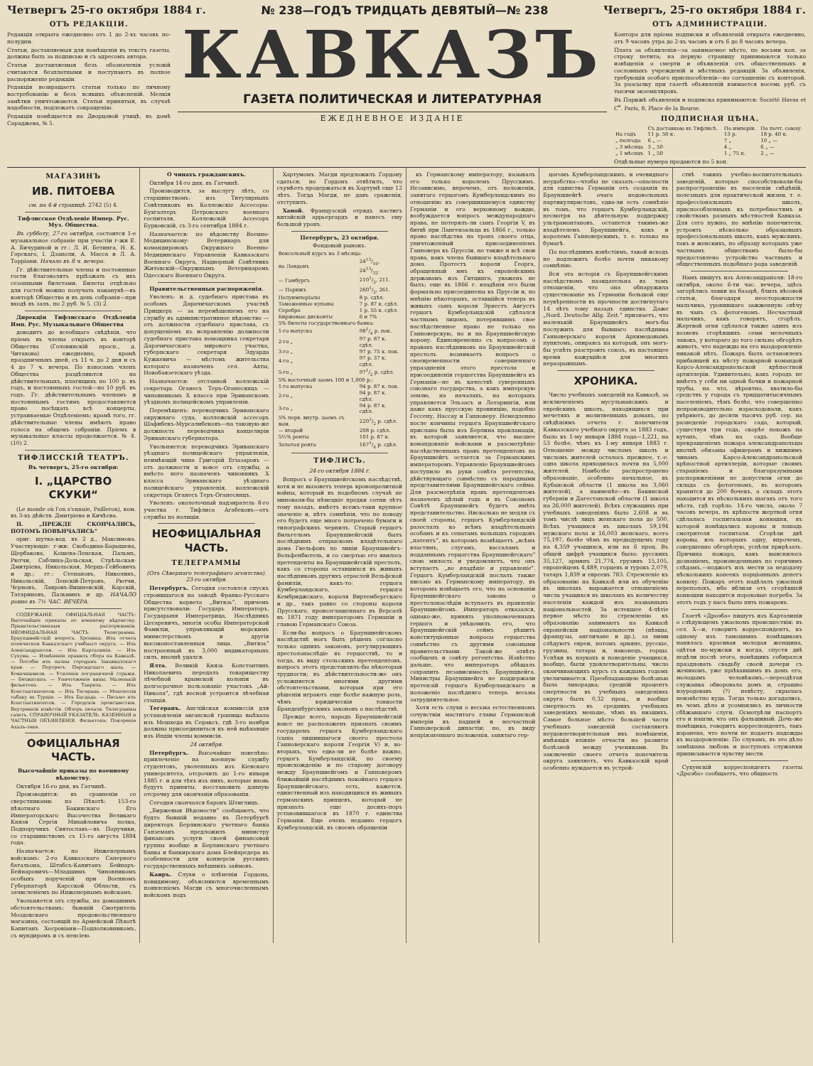Четвергъ 25-го октября 1884 г. № 238—ГОДЪ ТРИДЦАТЬ ДЕВЯТЫЙ—№ 238 Четвергъ, 25-го октября 1884 г.
ОТЪ РЕДАКЦІИ.
Редакція открыта ежедневно отъ 1 до 2-хъ часовъ по-полудни.
Статьи, доставляемыя для помѣщенія въ текстъ газеты, должны быть за подписью и съ адресомъ автора.
Статьи доставляемыя безъ обозначенія условій считаются безплатными и поступаютъ въ полное распоряженіе редакціи.
Редакція возвращаетъ статьи только по личному востребованію и безъ всякихъ объясненій. Мелкія замѣтки уничтожаются. Статьи принятыя, въ случаѣ надобности, подлежатъ сокращенію.
Редакція помѣщается на Дворцовой улицѣ, въ домѣ Сараджева, № 5.
КАВКАЗЪ
ГАЗЕТА ПОЛИТИЧЕСКАЯ И ЛИТЕРАТУРНАЯ
ЕЖЕДНЕВНОЕ ИЗДАНІЕ
ОТЪ АДМИНИСТРАЦІИ.
Контора для пріема подписки и объявленій открыта ежедневно, отъ 9 часовъ утра до 2-хъ часовъ и отъ 6 до 8 часовъ вечера.
Плата за объявленія—за занимаемое мѣсто, по восьми коп. за строку петита; на первую страницу принимаются только извѣщенія о смерти и объявленія отъ общественныхъ и сословныхъ учрежденій и мѣстныхъ редакцій. За объявленія, требующія особаго приспособленія—по соглашенію съ конторой. За разсылку при газетѣ объявленій взимается восемь руб. съ тысячи экземпляровъ.
Въ Парижѣ объявленія и подписка принимаются: Société Havas et C<sup>e</sup>. Paris, 8, Place de la Bourse.
ПОДПИСНАЯ ЦѢНА.
| | Съ доставкою въ Тифлисѣ. | По имперіи. | По почт. союзу. |
| --- | --- | --- | --- |
| На годъ | 11 р. 50 к. | 13 р. | 18 р. 40 к. |
| „ полгода | 6 „ — | 7 „ | 10 „ — |
| „ 3 мѣсяца | 3 „ 50 | 4 „ | 6 „ — |
| „ 1 мѣсяцъ | 1 „ 50 | 1 „ 75 к. | 2 „ — |
Отдѣльные нумера продаются по 5 коп.
МАГАЗИНЪ
ИВ. ПИТОЕВА
см. на 4-й страницѣ. 2742 (5) 4.
Тифлисское Отдѣленіе Импер. Рус. Муз. Общества.
Въ субботу, 27-го октября, состоится 1-е музыкальное собраніе при участіи г-жи Е. А. Бичуриной и гг.: Л. И. Бетинга, Н. К. Горскаго, І. Дзаноли, А. Масса и Л. А. Торріани. Начало въ 8 ч. вечера.
Гг. дѣйствительные члены и постоянные гости благоволятъ пріѣзжать съ ихъ сезонными билетами. Билеты отдѣльно для гостей можно получать наканунѣ—въ конторѣ Общества и въ день собранія—при входѣ въ залъ, по 2 руб. № 5. (3) 2.
Дирекція Тифлисскаго Отдѣленія Имп. Рус. Музыкальнаго Общества
доводитъ до всеобщаго свѣдѣнія, что пріемъ въ члены открытъ въ конторѣ Общества (Головинскій просп., д. Читахова) ежедневно, кромѣ праздничныхъ дней, съ 11 ч. до 2 дня и съ 4 до 7 ч. вечера. По взносамъ членъ Общества раздѣляются на дѣйствительныхъ, платящихъ по 100 р. въ годъ, и постоянныхъ гостей—по 10 руб. въ годъ. Гг. дѣйствительнымъ членамъ и постояннымъ гостямъ предоставляется право посѣщать всѣ концерты, устраиваемые Отдѣленіемъ; кромѣ того, гг. дѣйствительные члены имѣютъ право голоса на общемъ собраніи. Пріемъ в музыкальные классы продолжается. № 4. (10) 2.
ТИФЛИССКІЙ ТЕАТРЪ.
Въ четвергъ, 25-го октября:
I. „ЦАРСТВО СКУКИ“
(Le monde où l'on s'ennuie, Pailleron), ком. въ 3-хъ дѣйств. Дмитріева и Кичѣева.
II. „ПРЕЖДЕ СКОНЧАЛИСЬ, ПОТОМЪ ПОВѢНЧАЛИСЬ“
ориг. шутка-вод. въ 2 д., Максимова. Участвующіе: г-жи: Свободина-Барышева, Щербакова, Кошева-Ленская, Пальмъ, Рютчи, Саблина-Дольская, Стрѣльская-Дмитріева, Никольская, Мерцъ-Гейбовичъ и др.; гг.: Степановъ, Николинъ, Никольскій, Ленскій-Петровъ, Рютчи, Черновъ, Лавровъ-Вишневскій, Карскій, Татариновъ, Пальминъ и др. НАЧАЛО ровно въ 7½ ЧАС. ВЕЧЕРА.
СОДЕРЖАНІЕ. ОФИЦІАЛЬНАЯ ЧАСТЬ: Высочайшіе приказы по военному вѣдомству. Правительственныя распоряженія. НЕОФИЦІАЛЬНАЯ ЧАСТЬ. Телеграммы. Брауншвейгскій вопросъ. Хроника: Изъ отчета попечителя Кавказскаго учебнаго округа. — Изъ Александраполя. — Изъ Карталиніи. — Изъ Сухума. — Измѣненіе правилъ сбора на Кавказѣ. — Пособіе изъ казны городамъ Закавказскаго края. — Портретъ Персидскаго шаха. — Ковачишвили. — Усиленіе пограничной стражи. — Безжитинъ. — Уничтоженіе вины. Маленькій фельетонъ. — Изъ Тавриза. — Изъ Константинополя. — Изъ Тегерана. — Монополія табаку въ Турціи. — Изъ Багдада. — Письмо изъ Константинополя. — Городскія происшествія. Внутреннія извѣстія. Обзоръ печати. Телеграммы газетъ. СПРАВОЧНЫЙ УКАЗАТЕЛЬ. КАЗЕННЫЯ и ЧАСТНЫЯ ОБЪЯВЛЕНІЯ. Фельетонъ: Покореніе Ахалъ-теке.
ОФИЦІАЛЬНАЯ ЧАСТЬ.
Высочайшіе приказы по военному вѣдомству.
Октября 16-го дня, въ Гатчинѣ.
Производится: въ сравненіи со сверстниками: по Пѣхотѣ: 153-го пѣхотнаго Бакинскаго Его Императорскаго Высочества Великаго Князя Сергія Михайловича полка, Подпоручикъ Святославъ—въ Поручики, со старшинствомъ съ 15-го августа 1884 года.
Назначается: по Инженернымъ войскамъ: 2-го Кавказскаго Саперного батальона, Штабсъ-Капитанъ Бейнаръ-Бейнаровичъ—Младшимъ Чиновникомъ особыхъ порученій при Военномъ Губернаторѣ Карсской Области, съ зачисленіемъ по Инженернымъ войскамъ.
Увольняется отъ службы, по домашнимъ обстоятельствамъ: бывшій Смотритель Моздокскаго продовольственнаго магазина, состоящій по Армейской Пѣхотѣ Капитанъ Хосровіани—Подполковникомъ, съ мундиромъ и съ пенсіею.
О чинахъ гражданскихъ.
Октября 14-го дня, въ Гатчинѣ.
Производится, за выслугу лѣтъ, со старшинствомъ: изъ Титулярныхъ Совѣтниковъ въ Коллежскіе Ассесоры: Бухгалтеръ Петровскаго военнаго госпиталя, Коллежскій Ассесоръ Бурковскій, съ 3-го сентября 1884 г.
Назначается: по вѣдомству Военно-Медицинскому: Ветеринаръ для командировокъ Окружнаго Военно-Медицинскаго Управленія Кавказскаго Военнаго Округа, Надворный Совѣтникъ Житовскій—Окружнымъ Ветеринаромъ Одесскаго Военнаго Округа.
Правительственныя распоряженія.
Уволенъ: и. д. судебнаго пристава въ особомъ Дарачичагскомъ участкѣ Прицкеръ — за перемѣщеніемъ его на службу въ административное вѣдомство — отъ должности судебнаго пристава, съ допущеніемъ къ исправленію должности судебнаго пристава помощника секретаря Дарачичагскаго мирового участка, губернскаго секретаря Эдуарда Кужкевича — мѣстомъ жительства котораго назначенъ сел. Ахты, Новобаязетскаго уѣзда.
Назначается: отставной коллежскій секретарь Оганесъ Теръ-Оганесянцъ — чиновникомъ X класса при Эриванскомъ уѣздномъ полицейскомъ управленіи.
Перемѣщенъ: переводчикъ Эриванскаго окружнаго суда, коллежскій ассесоръ Шафибекъ-Мурсалибековъ—на таковую-же должность переводчика канцеляріи Эриванскаго губернатора.
Увольняется: переводчикъ Эриванскаго уѣзднаго полицейскаго управленія, неимѣющій чина Григорій Егіазаровъ — отъ должности и вовсе отъ службы, а вмѣсто него назначенъ чиновникъ X класса Эриванскаго уѣзднаго полицейскаго управленія, коллежскій секретарь Оганесъ Теръ-Оганесянцъ.
Уволенъ: околоточный надзиратель 8-го участка г. Тифлиса Агабековъ—отъ службы по полиціи.
НЕОФИЦІАЛЬНАЯ ЧАСТЬ.
ТЕЛЕГРАММЫ
(Отъ Сѣвернаго телеграфнаго агентства).
23-го октября.
Петербургъ. Сегодня состоялся спускъ строившагося на заводѣ Франко-Русскаго Общества корвета „Витязь“, причемъ присутствовали: Государь Императоръ, Государыня Императрица, Наслѣдникъ Цесаревичъ, многія особы Императорской Фамиліи, управляющій морскимъ министерствомъ и другія высокопоставленныя лица. „Витязь“ построенный въ 3,000 индикаторныхъ силъ, вполнѣ удался.
Ялта. Великій Князь Константинъ Николаевичъ передалъ товариществу лѣчебной крымской колоніи въ долгосрочное пользованіе участокъ „Ай-Никола“, гдѣ весной устроится лѣчебная станція.
Тегеранъ. Англійская коммиссія для установленія авганской границы выѣхала изъ Мешхеда въ Сераксъ, гдѣ 3-го ноября должны присоединиться къ ней выѣхавшіе изъ Индіи члены коммисіи.
24 октября.
Петербургъ. Высочайше повелѣно: привлеченіе на военную службу студентовъ, уволенныхъ изъ Кіевскаго университета, отсрочить до 1-го января 1885 г. и для тѣхъ изъ нихъ, которые вновь будутъ приняты, восстановить данную отсрочку для окончанія образованія.
Сегодня скончался баронъ Штиглицъ.
„Биржевыя Вѣдомости“ сообщаютъ, что будто бывшій недавно въ Петербургѣ директоръ Берлинскаго учетнаго банка Ганземанъ предложилъ министру финансовъ услуги своей финансовой группы вообще и Берлинскаго учетнаго банка и банкирскаго дома Блейхредера въ особенности для конверсіи русскихъ государственныхъ внѣшнихъ займовъ.
Каиръ. Слухи о плѣненіи Гордона, повидимому, объясняются временнымъ появленіемъ Магди съ многочисленнымъ войскомъ подъ
Хартумомъ. Магди предложилъ Гордону сдаться; но Гордонъ отвѣтилъ, что съумѣетъ продержаться въ Хартумѣ еще 12 лѣтъ. Тогда Магди, не давъ сраженія, отступилъ.
Ханой. Французскій отрядъ настигъ китайскій аррьергардъ и нанесъ ему большой уронъ.
Петербургъ, 23 октября.
Фондовый рынокъ.
| Вексельный курсъ на 3 мѣсяца: | |
| на Лондонъ | 2413/16, 2413/32. |
| — Гамбургъ | 2101/2, 211. |
| — Парижъ | 2601/2, 261. |
| Полуимперіалы | 8 р. сдѣл. |
| Таможенные купоны | 7 р. 87 к. сдѣл. |
| Серебро | 1 р. 55 к. сдѣл. |
| Биржевые дисконты | 6 и 7% |
| 5% билеты государственнаго банка: | |
| 1-го выпуска | 981/4 р. пок. |
| 2-го „ | 97 р. 87 к. сдѣл. |
| 3-го „ | 97 р. 75 к. пок. |
| 4-го „ | 97 р. 37 к. сдѣл. |
| 5-го „ | 971/2 р. сдѣл. |
| 5% восточный заемъ 100 и 1,000 р.: | |
| 1-го выпуска | 94 р. 87 к. пок. |
| 2-го „ | 94 р. 87 к. сдѣл. |
| 3-го „ | 94 р. 87 к. сдѣл. |
| 5% перв. внутр. заемъ съ выи. | 2201/2 р. сдѣл. |
| — второй | 208 р. сдѣл. |
| 5½% ренты | 101 р. 87 к. |
| Золотая рента | 1671/4 р. сдѣл. |
ТИФЛИСЪ.
24-го октября 1884 г.
Вопросъ о Брауншвейгскомъ наслѣдствѣ, хотя и не вызоветъ теперь кровопролитной войны, который въ подобномъ случаѣ не миновали-бы нѣмецкіе предки сотни лѣтъ тому назадъ, имѣетъ всежъ-таки крупное значеніе и, нѣтъ сомнѣнія, что по поводу его будетъ еще много потрачено бумаги и типографскихъ чернилъ. Старый герцогъ Вильгельмъ Брауншвейгскій былъ послѣднимъ отпрыскомъ владѣтельнаго дома Гвельфовъ по линіи Брауншвейгъ-Вольфенбютель, и со смертью его явилось претенденты на Брауншвейгскій престолъ, какъ со стороны оставшихся въ живыхъ наслѣдниковъ другихъ отраслей Вельфской фамиліи, какъ-то: герцога Кумберландскаго, герцога Кембриджскаго, короля Виртембергскаго и др., такъ равно со стороны короля Прусскаго, провозглашеннаго въ Версалѣ въ 1871 году императоромъ Германіи и главою Германскаго Союза.
Если-бы вопросъ о Брауншвейгскомъ наслѣдствѣ могъ быть рѣшенъ согласно только однихъ законовъ, регулирующихъ престолонаслѣдіе въ герцогствѣ, то и тогда, въ виду стольскихъ претендентовъ, вопросъ этотъ представлялъ-бы нѣкоторыя трудности; въ дѣйствительности-же онъ усложняется многими другими обстоятельствами, которыя при его рѣшеніи играютъ еще болѣе важную роль, чѣмъ юридическія тонкости Бранденбургскихъ законовъ о наслѣдствѣ.
Прежде всего, народъ Брауншвейгскій вовсе не расположенъ признать своимъ государемъ герцога Кумберландскаго (сына лишившагося своего престола Ганноверскаго короля Георгія V) и, во-вторыхъ, что едва-ли не болѣе важно, герцогъ Кумберландскій, по своему происхожденію и по старому договору между Брауншвейгомъ и Ганноверомъ ближайшій наслѣдникъ покойнаго герцога Брауншвейгскаго, есть, кажется, единственный изъ находящихся въ живыхъ германскихъ принцевъ, который не призналъ еще досихъ-поръ установившагося въ 1870 г. единства Германіи. Еще очень недавно герцогъ Кумберландскій, въ своемъ обращеніи
къ Германскому императору, называлъ его только королемъ Прусскимъ. Независимо, впрочемъ, отъ положенія, занятаго герцогомъ Кумберландскимъ по отношенію къ совершившемуся единству Германіи и его верховному вождю, возбуждается вопросъ международнаго права, не потерялъ-ли сынъ Георгія V, въ битвѣ при Лангензальца въ 1866 г., только право наслѣдства на тронъ своего отца, уничтоженный присоединеніемъ Ганновера къ Пруссіи, но также и всѣ свои права, какъ члена бывшаго владѣтельнаго дома. Протестъ короля Георга, обращенный имъ къ европейскимъ державамъ изъ Гитцинга, уваженъ не былъ; еще въ 1866 г. владѣнія его были формально присоединены къ Пруссіи и, по мнѣнію нѣкоторыхъ, оставшійся теперь въ живыхъ сынъ короля Эрнестъ Августъ герцогъ Кумберландскій сдѣлался частнымъ лицомъ, потерявшимъ свое наслѣдственное право не только на Ганноверскую, но и на Брауншвейгскую корону. Единовременно съ вопросомъ о правахъ наслѣдниковъ на Брауншвейгскій престолъ возникаетъ вопросъ о своевременности совершеннаго упраздненія этого престола и присоединенія герцогства Брауншвейга къ Германіи—не въ качествѣ суверенныхъ союзнаго государства, а какъ имперскую землю, на началахъ, на которыхъ управляется Эльзасъ и Лотарингія, или даже какъ прусскую провинцію, подобно Гессену, Нассау и Ганноверу. Немедленно после кончины герцога Брауншвейгскаго прислана была изъ Берлина прокламація, въ которой заявляется, что высшее командованіе войсками и разсмотрѣніе наслѣдственныхъ правъ претендентовъ на Брауншвейгъ остается за Германскимъ императоромъ. Управленіе Брауншвейгомъ поступило въ руки совѣта регентства, дѣйствующаго совмѣстно съ народными представителями Брауншвейгскаго сейма. Для разсмотрѣнія правъ претендентовъ назначенъ цѣлый годъ и въ Союзномъ Совѣтѣ Брауншвейгъ будетъ имѣть представительство. Нисколько не медля съ своей стороны, герцогъ Кумберландскій разослалъ ко всѣмъ владѣтельнымъ особамъ и къ сенатамъ вольныхъ городовъ „патентъ“, въ которомъ возвѣщаетъ „всѣмъ властямъ, слугамъ, вассаламъ и подданнымъ герцогства Брауншвейгскаго“ свою милость и уведомляетъ, что онъ вступаетъ „во владѣніе и управленіе“. Герцогъ Кумберландскій послалъ также письмо къ Германскому императору, въ которомъ извѣщаетъ его, что на основаніи Брауншвейгскаго закона о престолонаслѣдіи вступаетъ въ правленіе Брауншвейгомъ. Императоръ отказался, однако-же, принять уполномоченныхъ герцога и увѣдомилъ его, что Брауншвейгскій сеймъ рѣшитъ конституціонные вопросы герцогства совмѣстно съ другими союзными правительствами. Такой-же отвѣтъ сообщенъ и совѣту регентства. Извѣстно дальше, что императоръ обѣщалъ сохранить независимость Брауншвейга. Министры Брауншвейга не поддержали претензій герцога Кумберландскаго и положеніе послѣдняго теперь весьма затруднительное.
Хотя есть слухи о весьма естественномъ сочувствіи маститаго главы Германской имперіи къ падшей и несчастной Ганноверской династіи; но, въ виду непріязненнаго положенія, занятаго гер-
цогомъ Кумберландскимъ, и очевиднаго неудобства—чтобы не сказать—опасности для единства Германіи отъ созданія въ Брауншвейгѣ очага недовольныхъ партикуляристовъ, едва-ли есть сомнѣніе въ томъ, что герцогъ Кумберландскій, несмотря на дѣятельную поддержку ультрамонтановъ, останется такимъ-же владѣтелемъ Брауншвейга, какъ и королемъ Ганноверскимъ, т. е. только на бумагѣ.
По послѣднимъ извѣстіямъ, такой исходъ не подлежитъ болѣе почти никакому сомнѣнію.
Вся эта исторія съ Брауншвейгскимъ наслѣдствомъ назидательна въ томъ отношеніи, что она обнаружила существованіе въ Германіи большой еще неувѣренности въ прочности достигнутаго 14 лѣтъ тому назадъ единства. Даже „Nord. Deutsche Allg. Zeit.“ признаетъ, что маленькій Брауншвейгъ могъ-бы послужить для бывшаго наслѣдника Ганноверскаго короля Архимедовымъ пунктомъ, опираясь на который, онъ могъ-бы успѣть разстроить союзъ, въ настоящее время кажущійся для многихъ неразрывнымъ.
ХРОНИКА.
Число учебныхъ заведеній на Кавказѣ, за исключеніемъ мусульманскихъ и еврейскихъ школъ, находящихся при мечетяхъ и молитвенныхъ домахъ, по свѣдѣніямъ отчета г. попечителя Кавказскаго учебнаго округа за 1883 годъ, было къ 1-му января 1884 года—1,221, на 53 болѣе, чѣмъ къ 1-му января 1883 г. Отношеніе между числомъ школъ и числомъ жителей осталось прежнее, т.-е. одна школа приходилась почти на 5,000 жителей. Наиболѣе распространено образованіе, особенно начальное, въ Кубанской области (1 школа на 3,060 жителей), а наименѣе—въ Бакинской губерніи и Дагестанской области (1 школа на 26,000 жителей). Всѣхъ служащихъ при учебныхъ заведеніяхъ было 2,608 и въ томъ числѣ лицъ женскаго пола до 500. Всѣхъ учащихся въ школахъ 59,194 мужскаго пола и 16,003 женскаго, всего 75,197, болѣе чѣмъ въ предыдущемъ году на 4,359 учащихся, или на 6 проц. Въ общей цифрѣ учащихся было: русскихъ 35,127, армянъ 21,774, грузинъ 15,105, европейцевъ 4,489, горцевъ и турокъ 2,079, татаръ 1,839 и евреевъ 783. Стремленіе къ образованію на Кавказѣ или къ обученію въ школахъ выражается отношеніемъ числа учащихся въ школахъ къ количеству населенія каждой изъ названныхъ національностей. За истекшее 4-лѣтіе первое мѣсто по стремленію къ образованію занимаютъ на Кавказѣ европейскія національности (нѣмцы, французы, англичане и др.), за ними слѣдуютъ евреи, потомъ армяне, русскіе, грузины, татары и, наконецъ, горцы. Успѣхи въ наукахъ и поведеніе учащихся, вообще, были удовлетворительны, число оканчивающихъ курсъ съ каждымъ годомъ увеличивается. Преобладающею болѣзнью была лихорадка; средній процентъ смертности въ учебныхъ заведеніяхъ округа былъ 0,32 проц., и вообще смертность въ среднихъ учебныхъ заведеніяхъ меньше, чѣмъ въ низшихъ. Самое больное мѣсто большей части учебныхъ заведеній составляютъ неудовлетворительныя ихъ помѣщенія, имѣющія вліяніе отчасти на развитіе болѣзней между учениками. Въ заключеніе своего отчета попечитель округа заявляетъ, что Кавказскій край особенно нуждается въ устрой-
ствѣ такихъ учебно-воспитательныхъ заведеній, которые способствовали-бы распространенію въ населеніи свѣдѣній, полезныхъ для практической жизни, т. е. профессіональныхъ школъ, приспособленныхъ къ потребностямъ и свойствамъ разныхъ мѣстностей Кавказа. Для сего нужно, по мнѣнію попечителя, устроить нѣсколько образцовыхъ профессіональныхъ школъ, какъ мужскихъ, такъ и женскихъ, по образцу которыхъ уже частнымъ обществамъ было-бы предоставлено устройство частныхъ и общественныхъ подобнаго рода заведеній.
Намъ пишутъ изъ Александраполя: 18-го октября, около 6-ти час. вечера, здѣсь загорѣлись лавки на базарѣ, близъ вѣсовой статьи, благодаря неосторожности мальчика, уронившаго зажженную свѣчу въ чанъ съ фотогеномъ. Несчастный мальчикъ, какъ говорятъ, сгорѣлъ. Жертвой огня сдѣлался также одинъ изъ хозяевъ сгорѣвшихъ семи мелочныхъ лавокъ, у котораго до того сильно обгорѣлъ животъ, что надежды на его выздоровленіе никакой нѣтъ. Пожаръ былъ остановленъ прибывшей къ мѣсту пожарной командой Карсо-Александрапольской крѣпостной артиллеріи. Удивительно, какъ городъ не имѣетъ у себя ни одной бочки и пожарной трубы, на что, вѣроятно, хватило-бы средствъ у города съ тридцатитысячнымъ населеніемъ, тѣмъ болѣе, что совершенно непроизводительно израсходовали, какъ увѣряютъ, до десяти тысячъ руб. сер. на разведеніе городскаго сада, который, существуя три года, скорѣе похожъ на кутанъ, чѣмъ на садъ. Вообще прекращеніемъ пожара александрапольцы вполнѣ обязаны офицерамъ и нижнимъ чинамъ Карсо-Александрапольской крѣпостной артиллеріи, которые своимъ стараніемъ и благоразумными распоряженіями не допустили огня до склада съ фотогеномъ, въ которомъ хранится до 200 бочекъ, а складъ этотъ находится въ нѣсколькихъ шагахъ отъ того мѣста, гдѣ горѣло. 14-го числа, около 7 часовъ вечера, въ крѣпости жертвой огня сдѣлалась госпитальная конюшня, въ которой помѣщались коровы и лошадь смотрителя госпиталя. Сгорѣли двѣ коровы, изъ которыхъ одну, впрочемъ, совершенно обгорѣлую, успѣли прирѣзать. Причина пожара, какъ выяснилось дознаніемъ, произведеннымъ по горячимъ слѣдамъ,—поджогъ изъ мести за недодачу нѣсколькихъ копеекъ порціонныхъ денегъ конюху. Пожаръ этотъ надѣлалъ ужасный переполохъ, ибо вблизи отъ сгорѣвшей конюшни находятся пороховые погреба. За этотъ годъ у насъ было пять пожаровъ.
Газетѣ «Дроэба» пишутъ изъ Карталиніи о слѣдующемъ ужасномъ происшествіи: въ сел. Х—и, говоритъ корреспондентъ, къ одному изъ тамошнихъ помѣщиковъ нанялась красивая молодая женщина, одѣтая по-мужски и когда, спустя двѣ недѣли послѣ этого, помѣщикъ собирался праздновать свадьбу своей дочери съ женихомъ, уже пріѣхавшимъ въ домъ его, молодымъ человѣкомъ,—переодѣтая служанка обворовала домъ и, страшно изуродовавъ (?) невѣсту, скрылась неизвѣстно куда. Тогда только догадались, въ чемъ дѣло и усомнились въ личности сбѣжавшаго слуги. Осмотрѣли паспортъ его и нашли, что онъ фальшивый. Дочь-же помѣщика, говоритъ корреспондентъ, такъ изранена, что почти не подаетъ надежды къ выздоровленію. По слухамъ, въ это дѣло замѣшана любовь и поступокъ служанки приписывается чувству мести.
Сухумскій корреспондентъ газеты «Дроэба» сообщаетъ, что общность